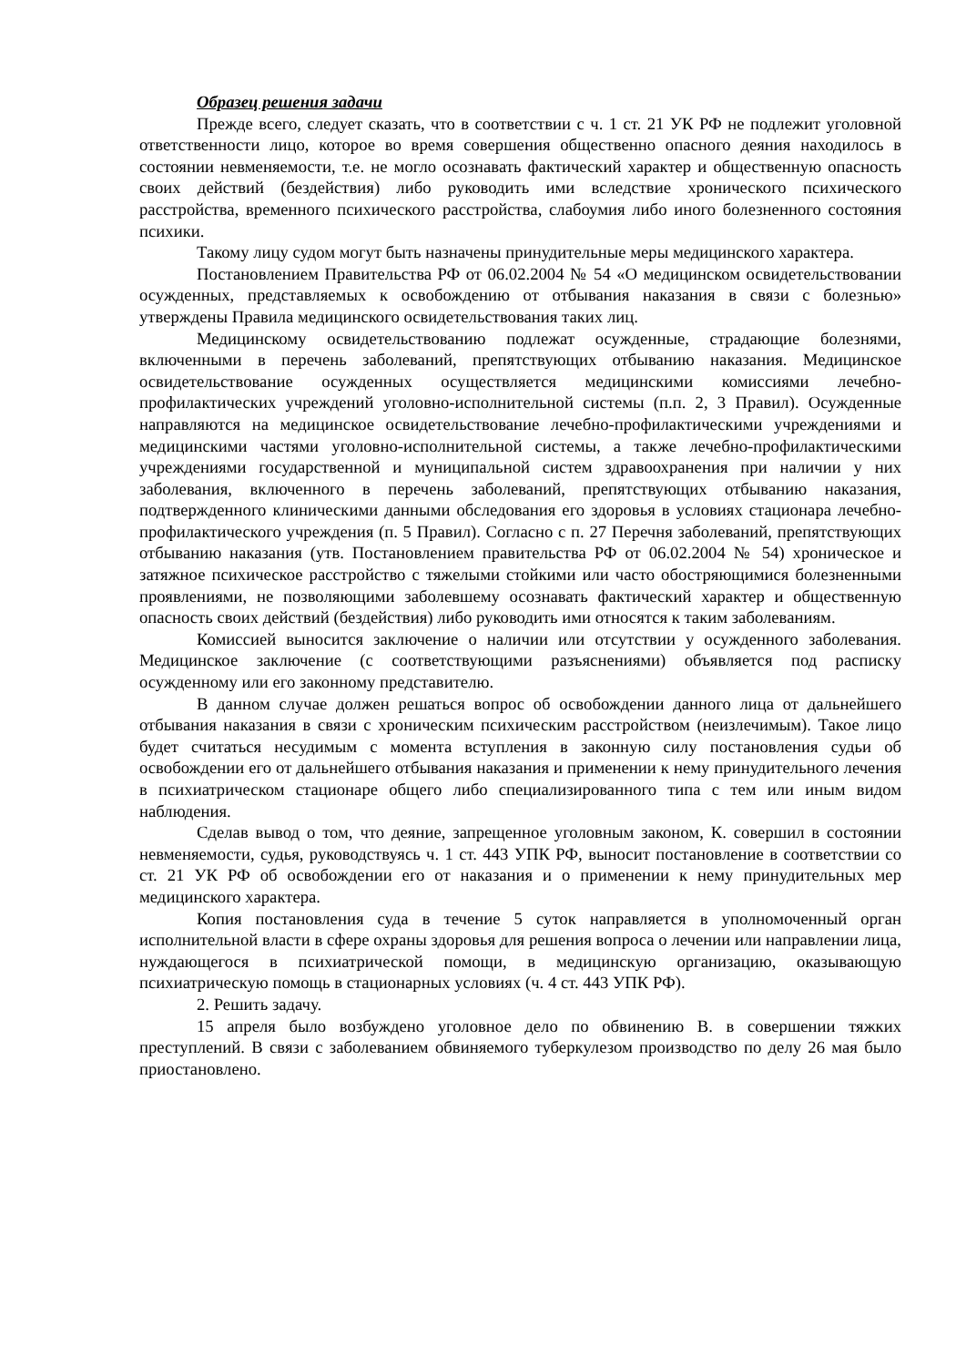Образец решения задачи
Прежде всего, следует сказать, что в соответствии с ч. 1 ст. 21 УК РФ не подлежит уголовной ответственности лицо, которое во время совершения общественно опасного деяния находилось в состоянии невменяемости, т.е. не могло осознавать фактический характер и общественную опасность своих действий (бездействия) либо руководить ими вследствие хронического психического расстройства, временного психического расстройства, слабоумия либо иного болезненного состояния психики.
Такому лицу судом могут быть назначены принудительные меры медицинского характера.
Постановлением Правительства РФ от 06.02.2004 № 54 «О медицинском освидетельствовании осужденных, представляемых к освобождению от отбывания наказания в связи с болезнью» утверждены Правила медицинского освидетельствования таких лиц.
Медицинскому освидетельствованию подлежат осужденные, страдающие болезнями, включенными в перечень заболеваний, препятствующих отбыванию наказания. Медицинское освидетельствование осужденных осуществляется медицинскими комиссиями лечебно-профилактических учреждений уголовно-исполнительной системы (п.п. 2, 3 Правил). Осужденные направляются на медицинское освидетельствование лечебно-профилактическими учреждениями и медицинскими частями уголовно-исполнительной системы, а также лечебно-профилактическими учреждениями государственной и муниципальной систем здравоохранения при наличии у них заболевания, включенного в перечень заболеваний, препятствующих отбыванию наказания, подтвержденного клиническими данными обследования его здоровья в условиях стационара лечебно-профилактического учреждения (п. 5 Правил). Согласно с п. 27 Перечня заболеваний, препятствующих отбыванию наказания (утв. Постановлением правительства РФ от 06.02.2004 № 54) хроническое и затяжное психическое расстройство с тяжелыми стойкими или часто обостряющимися болезненными проявлениями, не позволяющими заболевшему осознавать фактический характер и общественную опасность своих действий (бездействия) либо руководить ими относятся к таким заболеваниям.
Комиссией выносится заключение о наличии или отсутствии у осужденного заболевания. Медицинское заключение (с соответствующими разъяснениями) объявляется под расписку осужденному или его законному представителю.
В данном случае должен решаться вопрос об освобождении данного лица от дальнейшего отбывания наказания в связи с хроническим психическим расстройством (неизлечимым). Такое лицо будет считаться несудимым с момента вступления в законную силу постановления судьи об освобождении его от дальнейшего отбывания наказания и применении к нему принудительного лечения в психиатрическом стационаре общего либо специализированного типа с тем или иным видом наблюдения.
Сделав вывод о том, что деяние, запрещенное уголовным законом, К. совершил в состоянии невменяемости, судья, руководствуясь ч. 1 ст. 443 УПК РФ, выносит постановление в соответствии со ст. 21 УК РФ об освобождении его от наказания и о применении к нему принудительных мер медицинского характера.
Копия постановления суда в течение 5 суток направляется в уполномоченный орган исполнительной власти в сфере охраны здоровья для решения вопроса о лечении или направлении лица, нуждающегося в психиатрической помощи, в медицинскую организацию, оказывающую психиатрическую помощь в стационарных условиях (ч. 4 ст. 443 УПК РФ).
2. Решить задачу.
15 апреля было возбуждено уголовное дело по обвинению В. в совершении тяжких преступлений. В связи с заболеванием обвиняемого туберкулезом производство по делу 26 мая было приостановлено.